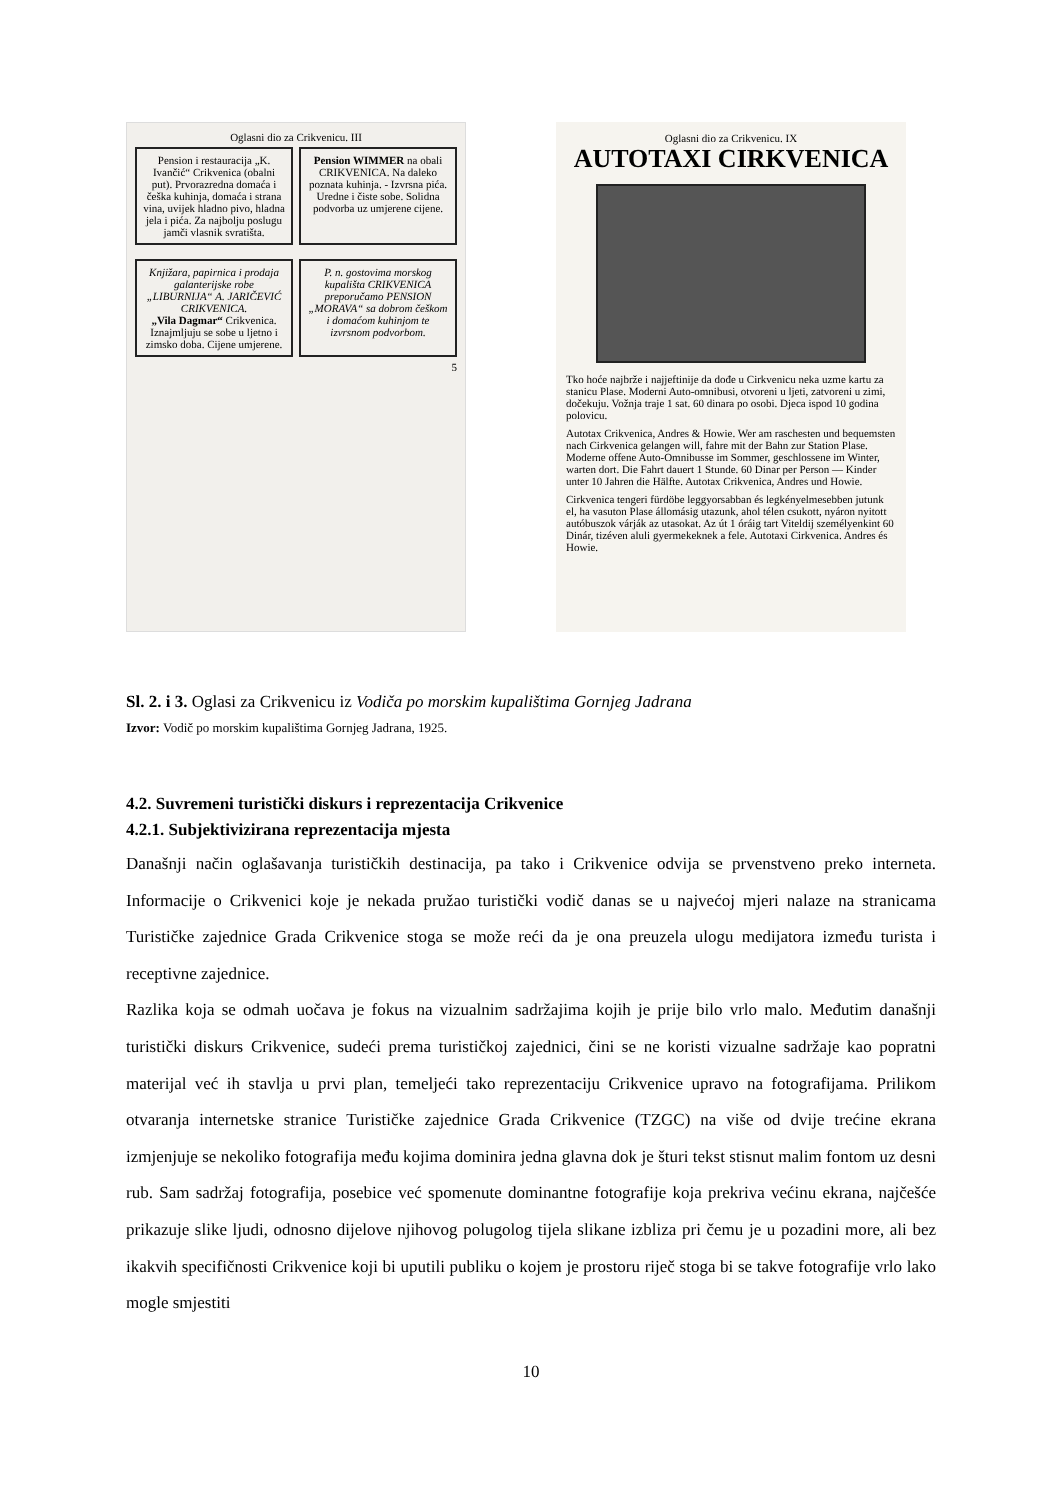Oglasni dio za Crikvenicu. III
Pension i restauracija „K. Ivančić“ Crikvenica (obalni put). Prvorazredna domaća i češka kuhinja, domaća i strana vina, uvijek hladno pivo, hladna jela i pića. Za najbolju poslugu jamči vlasnik svratišta.
Pension WIMMER na obali CRIKVENICA. Na daleko poznata kuhinja. - Izvrsna pića. Uredne i čiste sobe. Solidna podvorba uz umjerene cijene.
Knjižara, papirnica i prodaja galanterijske robe „LIBURNIJA“ A. JARIČEVIĆ CRIKVENICA.
„Vila Dagmar“ Crikvenica. Iznajmljuju se sobe u ljetno i zimsko doba. Cijene umjerene.
P. n. gostovima morskog kupališta CRIKVENICA preporučamo PENSION „MORAVA“ sa dobrom češkom i domaćom kuhinjom te izvrsnom podvorbom.
5
Oglasni dio za Crikvenicu. IX
AUTOTAXI CIRKVENICA
Tko hoće najbrže i najjeftinije da dođe u Cirkvenicu neka uzme kartu za stanicu Plase. Moderni Auto-omnibusi, otvoreni u ljeti, zatvoreni u zimi, dočekuju. Vožnja traje 1 sat. 60 dinara po osobi. Djeca ispod 10 godina polovicu.
Autotax Crikvenica, Andres & Howie. Wer am raschesten und bequemsten nach Cirkvenica gelangen will, fahre mit der Bahn zur Station Plase. Moderne offene Auto-Omnibusse im Sommer, geschlossene im Winter, warten dort. Die Fahrt dauert 1 Stunde. 60 Dinar per Person — Kinder unter 10 Jahren die Hälfte. Autotax Crikvenica, Andres und Howie.
Cirkvenica tengeri fürdöbe leggyorsabban és legkényelmesebben jutunk el, ha vasuton Plase állomásig utazunk, ahol télen csukott, nyáron nyitott autóbuszok várják az utasokat. Az út 1 óráig tart Viteldij személyenkint 60 Dinár, tizéven aluli gyermekeknek a fele. Autotaxi Cirkvenica. Andres és Howie.
Sl. 2. i 3. Oglasi za Crikvenicu iz Vodiča po morskim kupalištima Gornjeg Jadrana
Izvor: Vodič po morskim kupalištima Gornjeg Jadrana, 1925.
4.2. Suvremeni turistički diskurs i reprezentacija Crikvenice
4.2.1. Subjektivizirana reprezentacija mjesta
Današnji način oglašavanja turističkih destinacija, pa tako i Crikvenice odvija se prvenstveno preko interneta. Informacije o Crikvenici koje je nekada pružao turistički vodič danas se u najvećoj mjeri nalaze na stranicama Turističke zajednice Grada Crikvenice stoga se može reći da je ona preuzela ulogu medijatora između turista i receptivne zajednice.
Razlika koja se odmah uočava je fokus na vizualnim sadržajima kojih je prije bilo vrlo malo. Međutim današnji turistički diskurs Crikvenice, sudeći prema turističkoj zajednici, čini se ne koristi vizualne sadržaje kao popratni materijal već ih stavlja u prvi plan, temeljeći tako reprezentaciju Crikvenice upravo na fotografijama. Prilikom otvaranja internetske stranice Turističke zajednice Grada Crikvenice (TZGC) na više od dvije trećine ekrana izmjenjuje se nekoliko fotografija među kojima dominira jedna glavna dok je šturi tekst stisnut malim fontom uz desni rub. Sam sadržaj fotografija, posebice već spomenute dominantne fotografije koja prekriva većinu ekrana, najčešće prikazuje slike ljudi, odnosno dijelove njihovog polugolog tijela slikane izbliza pri čemu je u pozadini more, ali bez ikakvih specifičnosti Crikvenice koji bi uputili publiku o kojem je prostoru riječ stoga bi se takve fotografije vrlo lako mogle smjestiti
10